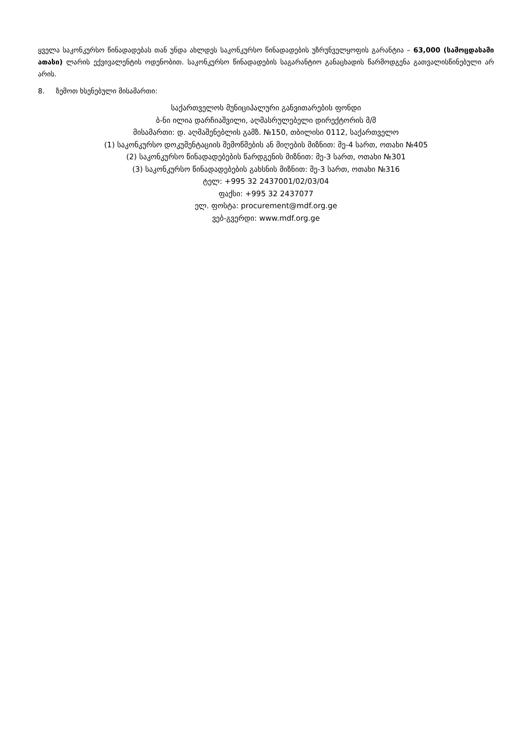ყველა საკონკურსო წინადადებას თან უნდა ახლდეს საკონკურსო წინადადების უზრუნველყოფის გარანტია – 63,000 (სამოცდასამი ათასი) ლარის ექვივალენტის ოდენობით. საკონკურსო წინადადების საგარანტიო განაცხადის წარმოდგენა გათვალისწინებული არ არის.
8. ზემოთ ხსენებული მისამართი:
საქართველოს მუნიციპალური განვითარების ფონდი
ბ-ნი ილია დარჩიაშვილი, აღმასრულებელი დირექტორის მ/შ
მისამართი: დ. აღმაშენებლის გამზ. №150, თბილისი 0112, საქართველო
(1) საკონკურსო დოკუმენტაციის შემოწმების ან მიღების მიზნით: მე-4 სართ, ოთახი №405
(2) საკონკურსო წინადადებების წარდგენის მიზნით: მე-3 სართ, ოთახი №301
(3) საკონკურსო წინადადებების გახსნის მიზნით: მე-3 სართ, ოთახი №316
ტელ: +995 32 2437001/02/03/04
ფაქსი: +995 32 2437077
ელ. ფოსტა: procurement@mdf.org.ge
ვებ-გვერდი: www.mdf.org.ge